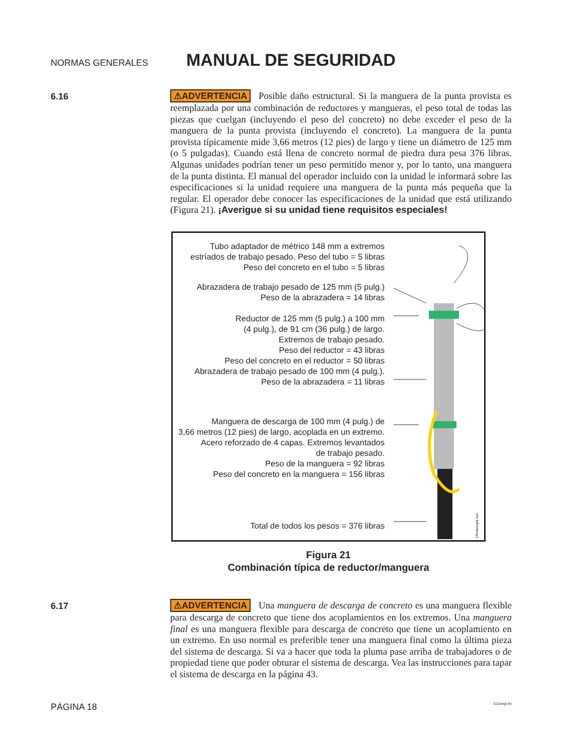NORMAS GENERALES
MANUAL DE SEGURIDAD
6.16
⚠ADVERTENCIA Posible daño estructural. Si la manguera de la punta provista es reemplazada por una combinación de reductores y mangueras, el peso total de todas las piezas que cuelgan (incluyendo el peso del concreto) no debe exceder el peso de la manguera de la punta provista (incluyendo el concreto). La manguera de la punta provista típicamente mide 3,66 metros (12 pies) de largo y tiene un diámetro de 125 mm (o 5 pulgadas). Cuando está llena de concreto normal de piedra dura pesa 376 libras. Algunas unidades podrían tener un peso permitido menor y, por lo tanto, una manguera de la punta distinta. El manual del operador incluido con la unidad le informará sobre las especificaciones si la unidad requiere una manguera de la punta más pequeña que la regular. El operador debe conocer las especificaciones de la unidad que está utilizando (Figura 21). ¡Averigue si su unidad tiene requisitos especiales!
Tubo adaptador de métrico 148 mm a extremos
estríados de trabajo pesado. Peso del tubo = 5 libras
Peso del concreto en el tubo = 5 libras
Abrazadera de trabajo pesado de 125 mm (5 pulg.)
Peso de la abrazadera = 14 libras
Reductor de 125 mm (5 pulg.) a 100 mm
(4 pulg.), de 91 cm (36 pulg.) de largo.
Extremos de trabajo pesado.
Peso del reductor = 43 libras
Peso del concreto en el reductor = 50 libras
Abrazadera de trabajo pesado de 100 mm (4 pulg.).
Peso de la abrazadera = 11 libras
Manguera de descarga de 100 mm (4 pulg.) de
3,66 metros (12 pies) de largo, acoplada en un extremo.
Acero reforzado de 4 capas. Extremos levantados
de trabajo pesado.
Peso de la manguera = 92 libras
Peso del concreto en la manguera = 156 libras
Total de todos los pesos = 376 libras
1Redweight.eps
Figura 21
Combinación típica de reductor/manguera
6.17
⚠ADVERTENCIA Una manguera de descarga de concreto es una manguera flexible para descarga de concreto que tiene dos acoplamientos en los extremos. Una manguera final es una manguera flexible para descarga de concreto que tiene un acoplamiento en un extremo. En uso normal es preferible tener una manguera final como la última pieza del sistema de descarga. Si va a hacer que toda la pluma pase arriba de trabajadores o de propiedad tiene que poder obturar el sistema de descarga. Vea las instrucciones para tapar el sistema de descarga en la página 43.
PÁGINA 18 511smgr.fm